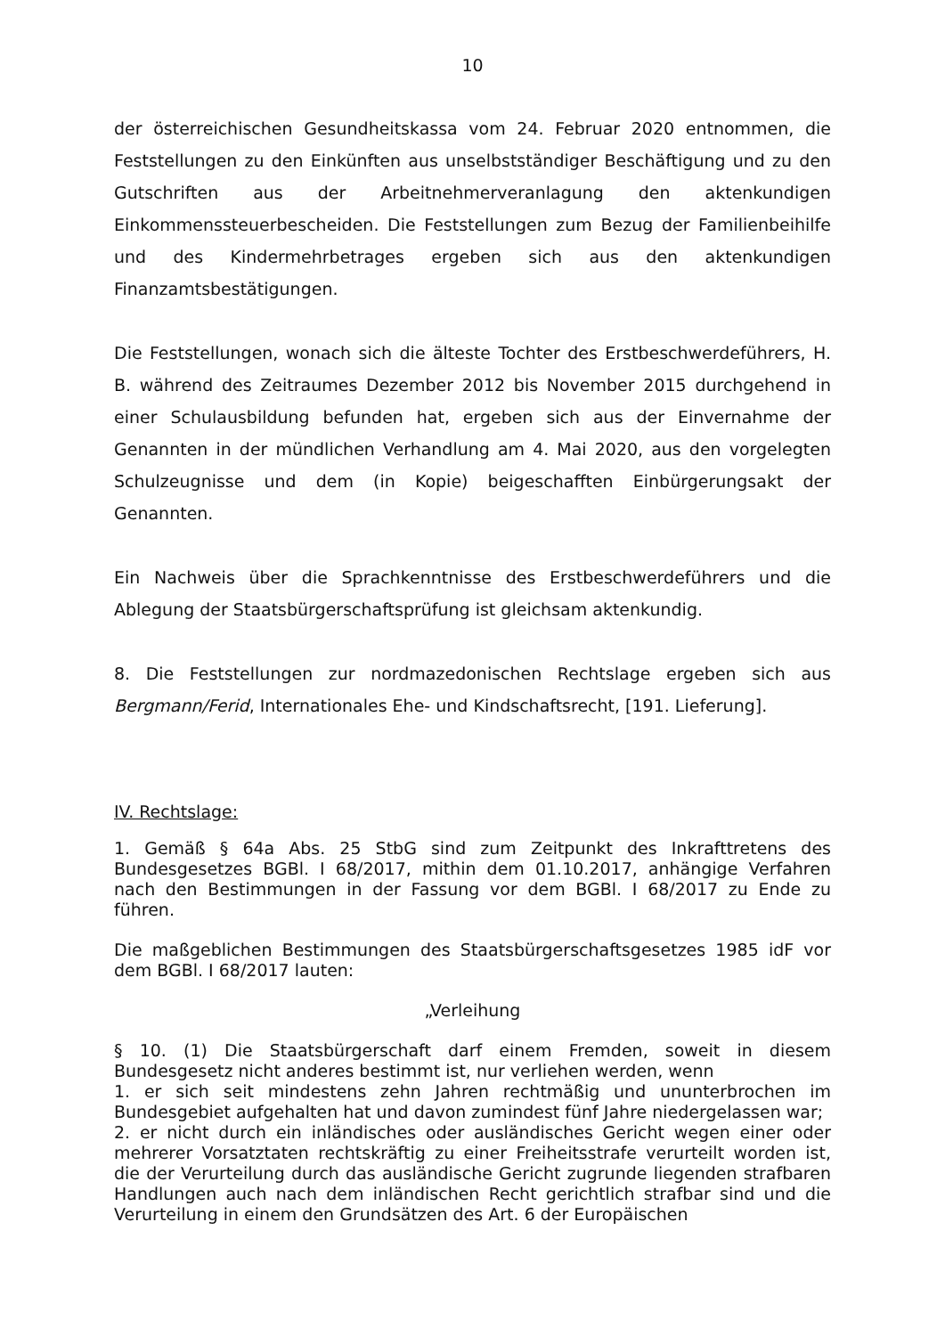10
der österreichischen Gesundheitskassa vom 24. Februar 2020 entnommen, die Feststellungen zu den Einkünften aus unselbstständiger Beschäftigung und zu den Gutschriften aus der Arbeitnehmerveranlagung den aktenkundigen Einkommenssteuerbescheiden. Die Feststellungen zum Bezug der Familienbeihilfe und des Kindermehrbetrages ergeben sich aus den aktenkundigen Finanzamtsbestätigungen.
Die Feststellungen, wonach sich die älteste Tochter des Erstbeschwerdeführers, H. B. während des Zeitraumes Dezember 2012 bis November 2015 durchgehend in einer Schulausbildung befunden hat, ergeben sich aus der Einvernahme der Genannten in der mündlichen Verhandlung am 4. Mai 2020, aus den vorgelegten Schulzeugnisse und dem (in Kopie) beigeschafften Einbürgerungsakt der Genannten.
Ein Nachweis über die Sprachkenntnisse des Erstbeschwerdeführers und die Ablegung der Staatsbürgerschaftsprüfung ist gleichsam aktenkundig.
8. Die Feststellungen zur nordmazedonischen Rechtslage ergeben sich aus Bergmann/Ferid, Internationales Ehe- und Kindschaftsrecht, [191. Lieferung].
IV. Rechtslage:
1. Gemäß § 64a Abs. 25 StbG sind zum Zeitpunkt des Inkrafttretens des Bundesgesetzes BGBl. I 68/2017, mithin dem 01.10.2017, anhängige Verfahren nach den Bestimmungen in der Fassung vor dem BGBl. I 68/2017 zu Ende zu führen.
Die maßgeblichen Bestimmungen des Staatsbürgerschaftsgesetzes 1985 idF vor dem BGBl. I 68/2017 lauten:
„Verleihung
§ 10. (1) Die Staatsbürgerschaft darf einem Fremden, soweit in diesem Bundesgesetz nicht anderes bestimmt ist, nur verliehen werden, wenn
1. er sich seit mindestens zehn Jahren rechtmäßig und ununterbrochen im Bundesgebiet aufgehalten hat und davon zumindest fünf Jahre niedergelassen war;
2. er nicht durch ein inländisches oder ausländisches Gericht wegen einer oder mehrerer Vorsatztaten rechtskräftig zu einer Freiheitsstrafe verurteilt worden ist, die der Verurteilung durch das ausländische Gericht zugrunde liegenden strafbaren Handlungen auch nach dem inländischen Recht gerichtlich strafbar sind und die Verurteilung in einem den Grundsätzen des Art. 6 der Europäischen